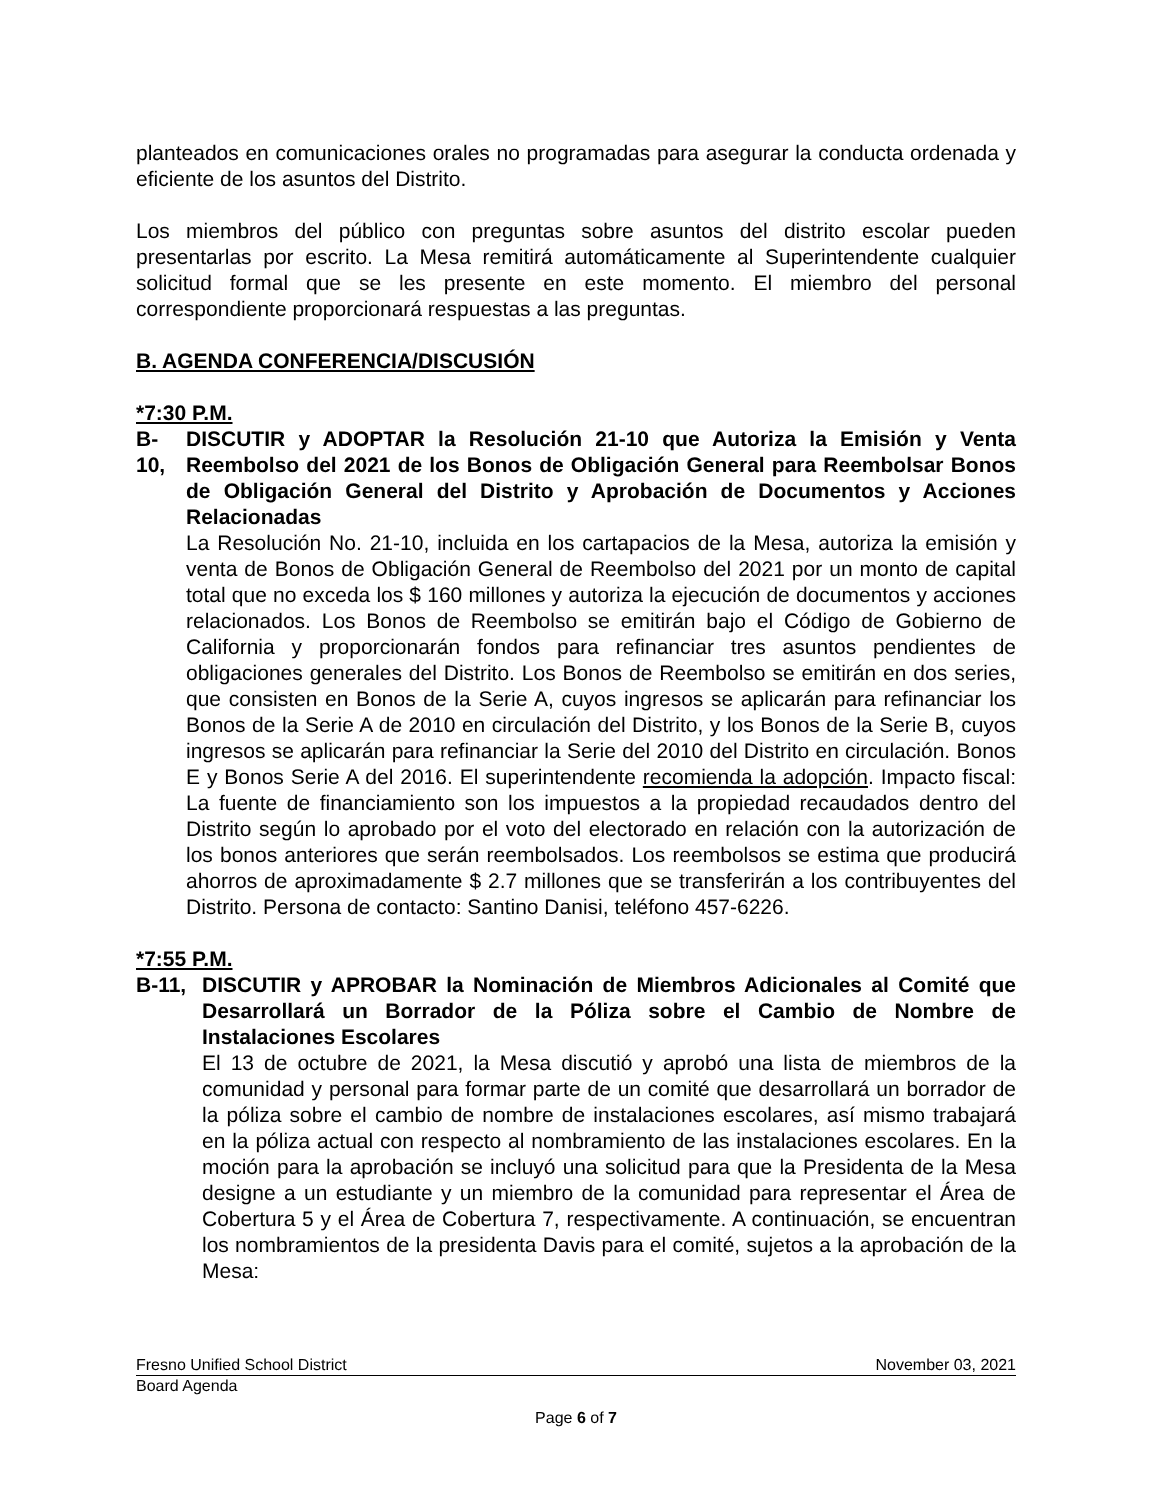planteados en comunicaciones orales no programadas para asegurar la conducta ordenada y eficiente de los asuntos del Distrito.
Los miembros del público con preguntas sobre asuntos del distrito escolar pueden presentarlas por escrito. La Mesa remitirá automáticamente al Superintendente cualquier solicitud formal que se les presente en este momento. El miembro del personal correspondiente proporcionará respuestas a las preguntas.
B. AGENDA CONFERENCIA/DISCUSIÓN
*7:30 P.M.
B-10, DISCUTIR y ADOPTAR la Resolución 21-10 que Autoriza la Emisión y Venta Reembolso del 2021 de los Bonos de Obligación General para Reembolsar Bonos de Obligación General del Distrito y Aprobación de Documentos y Acciones Relacionadas
La Resolución No. 21-10, incluida en los cartapacios de la Mesa, autoriza la emisión y venta de Bonos de Obligación General de Reembolso del 2021 por un monto de capital total que no exceda los $ 160 millones y autoriza la ejecución de documentos y acciones relacionados. Los Bonos de Reembolso se emitirán bajo el Código de Gobierno de California y proporcionarán fondos para refinanciar tres asuntos pendientes de obligaciones generales del Distrito. Los Bonos de Reembolso se emitirán en dos series, que consisten en Bonos de la Serie A, cuyos ingresos se aplicarán para refinanciar los Bonos de la Serie A de 2010 en circulación del Distrito, y los Bonos de la Serie B, cuyos ingresos se aplicarán para refinanciar la Serie del 2010 del Distrito en circulación. Bonos E y Bonos Serie A del 2016. El superintendente recomienda la adopción. Impacto fiscal: La fuente de financiamiento son los impuestos a la propiedad recaudados dentro del Distrito según lo aprobado por el voto del electorado en relación con la autorización de los bonos anteriores que serán reembolsados. Los reembolsos se estima que producirá ahorros de aproximadamente $ 2.7 millones que se transferirán a los contribuyentes del Distrito. Persona de contacto: Santino Danisi, teléfono 457-6226.
*7:55 P.M.
B-11, DISCUTIR y APROBAR la Nominación de Miembros Adicionales al Comité que Desarrollará un Borrador de la Póliza sobre el Cambio de Nombre de Instalaciones Escolares
El 13 de octubre de 2021, la Mesa discutió y aprobó una lista de miembros de la comunidad y personal para formar parte de un comité que desarrollará un borrador de la póliza sobre el cambio de nombre de instalaciones escolares, así mismo trabajará en la póliza actual con respecto al nombramiento de las instalaciones escolares. En la moción para la aprobación se incluyó una solicitud para que la Presidenta de la Mesa designe a un estudiante y un miembro de la comunidad para representar el Área de Cobertura 5 y el Área de Cobertura 7, respectivamente. A continuación, se encuentran los nombramientos de la presidenta Davis para el comité, sujetos a la aprobación de la Mesa:
Fresno Unified School District November 03, 2021
Board Agenda
Page 6 of 7